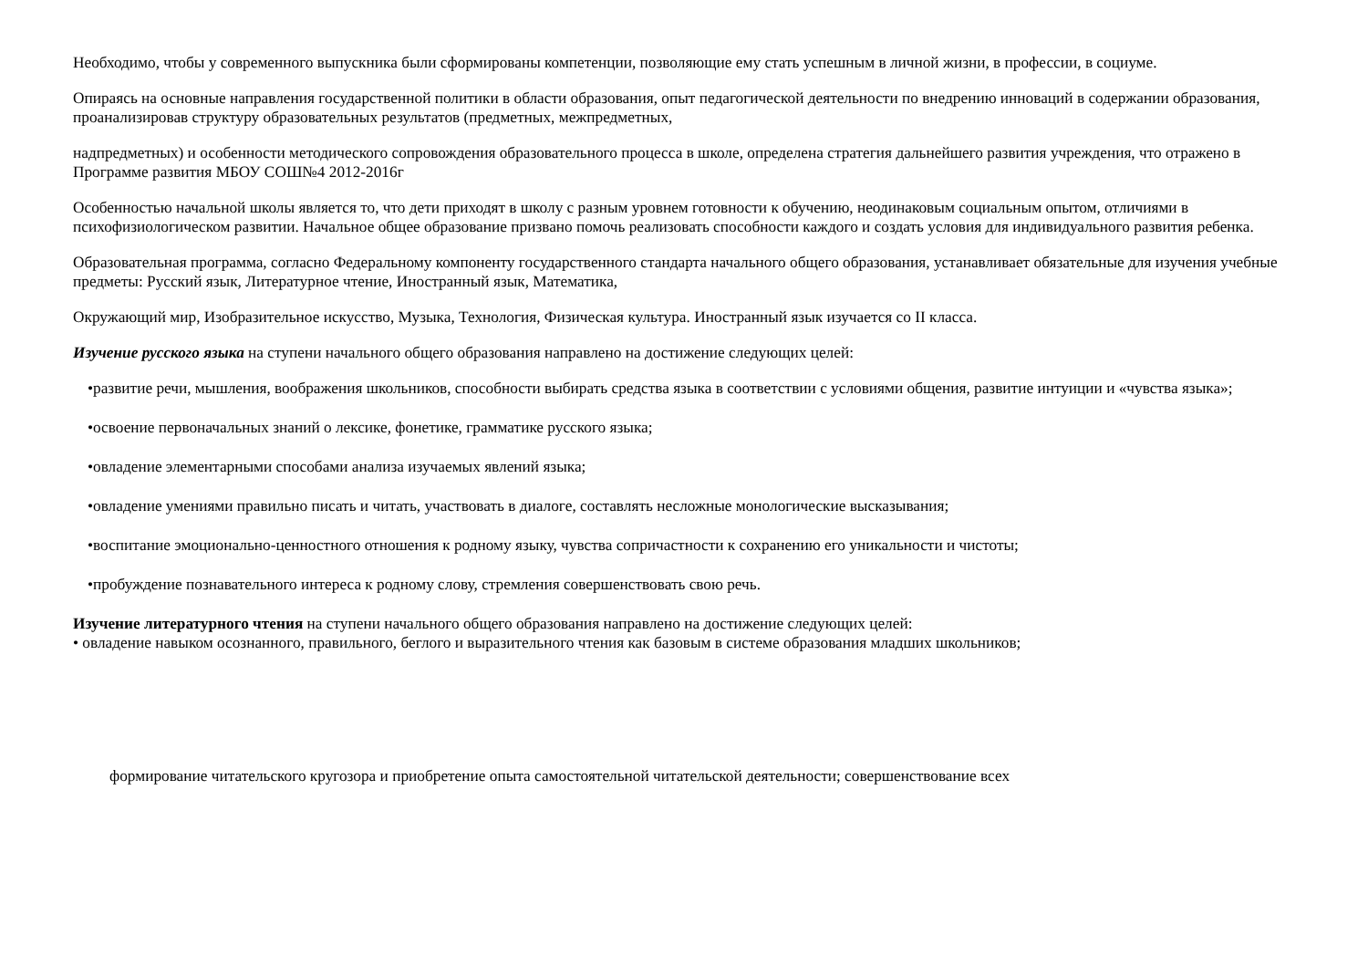Необходимо, чтобы у современного выпускника были сформированы компетенции, позволяющие ему стать успешным в личной жизни, в профессии, в социуме.
Опираясь на основные направления государственной политики в области образования, опыт педагогической деятельности по внедрению инноваций в содержании образования, проанализировав структуру образовательных результатов (предметных, межпредметных,
надпредметных) и особенности методического сопровождения образовательного процесса в школе, определена стратегия дальнейшего развития учреждения, что отражено в Программе развития МБОУ СОШ№4 2012-2016г
Особенностью начальной школы является то, что дети приходят в школу с разным уровнем готовности к обучению, неодинаковым социальным опытом, отличиями в психофизиологическом развитии. Начальное общее образование призвано помочь реализовать способности каждого и создать условия для индивидуального развития ребенка.
Образовательная программа, согласно Федеральному компоненту государственного стандарта начального общего образования, устанавливает обязательные для изучения учебные предметы: Русский язык, Литературное чтение, Иностранный язык, Математика,
Окружающий мир, Изобразительное искусство, Музыка, Технология, Физическая культура. Иностранный язык изучается со II класса.
Изучение русского языка на ступени начального общего образования направлено на достижение следующих целей:
•развитие речи, мышления, воображения школьников, способности выбирать средства языка в соответствии с условиями общения, развитие интуиции и «чувства языка»;
•освоение первоначальных знаний о лексике, фонетике, грамматике русского языка;
•овладение элементарными способами анализа изучаемых явлений языка;
•овладение умениями правильно писать и читать, участвовать в диалоге, составлять несложные монологические высказывания;
•воспитание эмоционально-ценностного отношения к родному языку, чувства сопричастности к сохранению его уникальности и чистоты;
•пробуждение познавательного интереса к родному слову, стремления совершенствовать свою речь.
Изучение литературного чтения на ступени начального общего образования направлено на достижение следующих целей:
• овладение навыком осознанного, правильного, беглого и выразительного чтения как базовым в системе образования младших школьников;
формирование читательского кругозора и приобретение опыта самостоятельной читательской деятельности; совершенствование всех